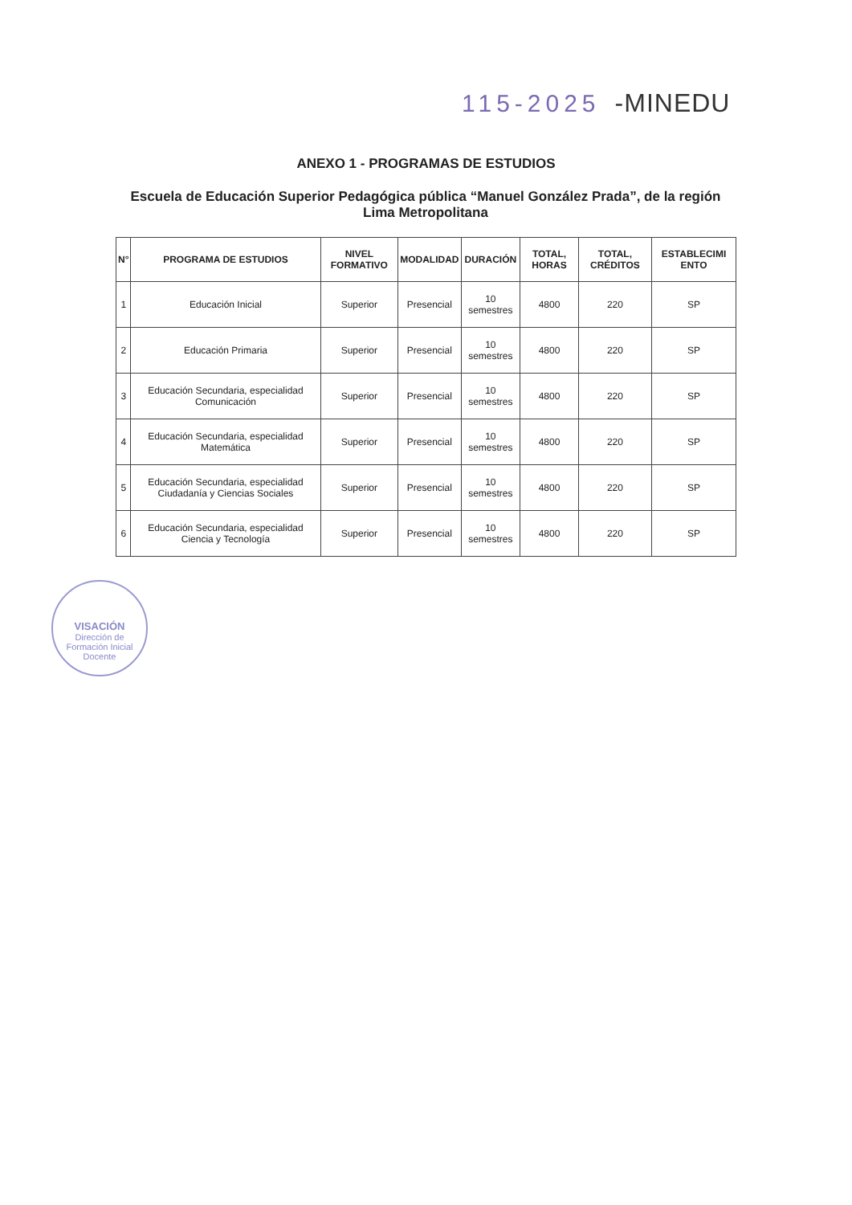115-2025 -MINEDU
ANEXO 1 - PROGRAMAS DE ESTUDIOS
Escuela de Educación Superior Pedagógica pública “Manuel González Prada”, de la región Lima Metropolitana
| N° | PROGRAMA DE ESTUDIOS | NIVEL FORMATIVO | MODALIDAD | DURACIÓN | TOTAL, HORAS | TOTAL, CRÉDITOS | ESTABLECIMI ENTO |
| --- | --- | --- | --- | --- | --- | --- | --- |
| 1 | Educación Inicial | Superior | Presencial | 10 semestres | 4800 | 220 | SP |
| 2 | Educación Primaria | Superior | Presencial | 10 semestres | 4800 | 220 | SP |
| 3 | Educación Secundaria, especialidad Comunicación | Superior | Presencial | 10 semestres | 4800 | 220 | SP |
| 4 | Educación Secundaria, especialidad Matemática | Superior | Presencial | 10 semestres | 4800 | 220 | SP |
| 5 | Educación Secundaria, especialidad Ciudadanía y Ciencias Sociales | Superior | Presencial | 10 semestres | 4800 | 220 | SP |
| 6 | Educación Secundaria, especialidad Ciencia y Tecnología | Superior | Presencial | 10 semestres | 4800 | 220 | SP |
VISACIÓN
Dirección de Formación Inicial Docente